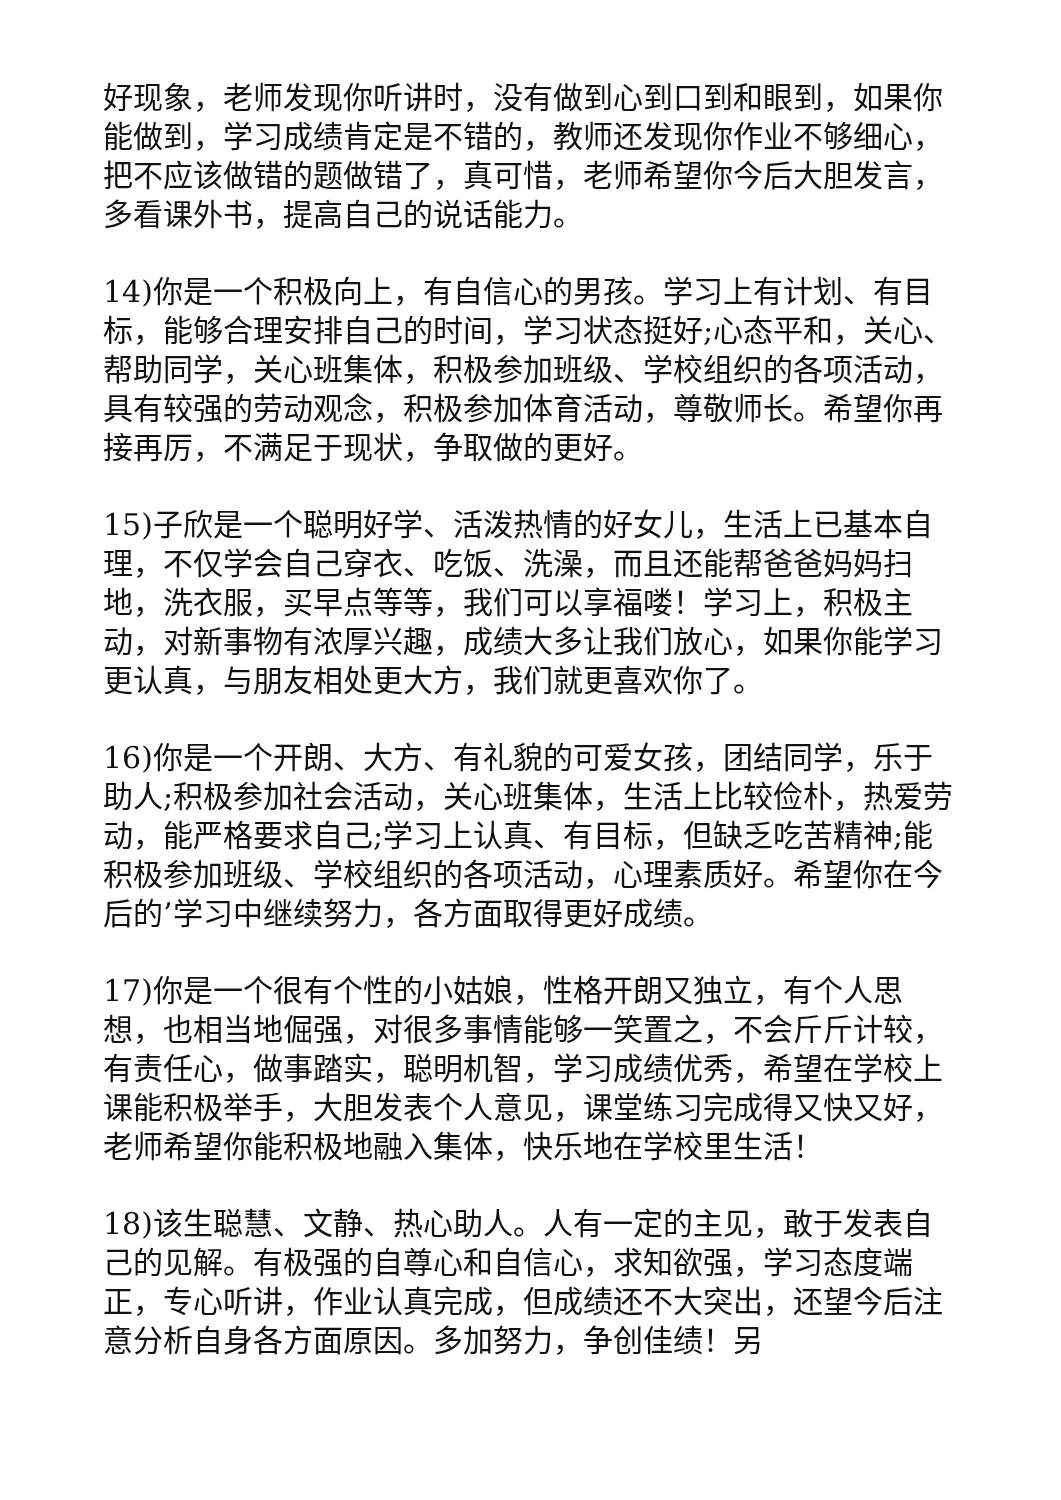好现象，老师发现你听讲时，没有做到心到口到和眼到，如果你能做到，学习成绩肯定是不错的，教师还发现你作业不够细心，把不应该做错的题做错了，真可惜，老师希望你今后大胆发言，多看课外书，提高自己的说话能力。
14)你是一个积极向上，有自信心的男孩。学习上有计划、有目标，能够合理安排自己的时间，学习状态挺好;心态平和，关心、帮助同学，关心班集体，积极参加班级、学校组织的各项活动，具有较强的劳动观念，积极参加体育活动，尊敬师长。希望你再接再厉，不满足于现状，争取做的更好。
15)子欣是一个聪明好学、活泼热情的好女儿，生活上已基本自理，不仅学会自己穿衣、吃饭、洗澡，而且还能帮爸爸妈妈扫地，洗衣服，买早点等等，我们可以享福喽！学习上，积极主动，对新事物有浓厚兴趣，成绩大多让我们放心，如果你能学习更认真，与朋友相处更大方，我们就更喜欢你了。
16)你是一个开朗、大方、有礼貌的可爱女孩，团结同学，乐于助人;积极参加社会活动，关心班集体，生活上比较俭朴，热爱劳动，能严格要求自己;学习上认真、有目标，但缺乏吃苦精神;能积极参加班级、学校组织的各项活动，心理素质好。希望你在今后的’学习中继续努力，各方面取得更好成绩。
17)你是一个很有个性的小姑娘，性格开朗又独立，有个人思想，也相当地倔强，对很多事情能够一笑置之，不会斤斤计较，有责任心，做事踏实，聪明机智，学习成绩优秀，希望在学校上课能积极举手，大胆发表个人意见，课堂练习完成得又快又好，老师希望你能积极地融入集体，快乐地在学校里生活！
18)该生聪慧、文静、热心助人。人有一定的主见，敢于发表自己的见解。有极强的自尊心和自信心，求知欲强，学习态度端正，专心听讲，作业认真完成，但成绩还不大突出，还望今后注意分析自身各方面原因。多加努力，争创佳绩！另